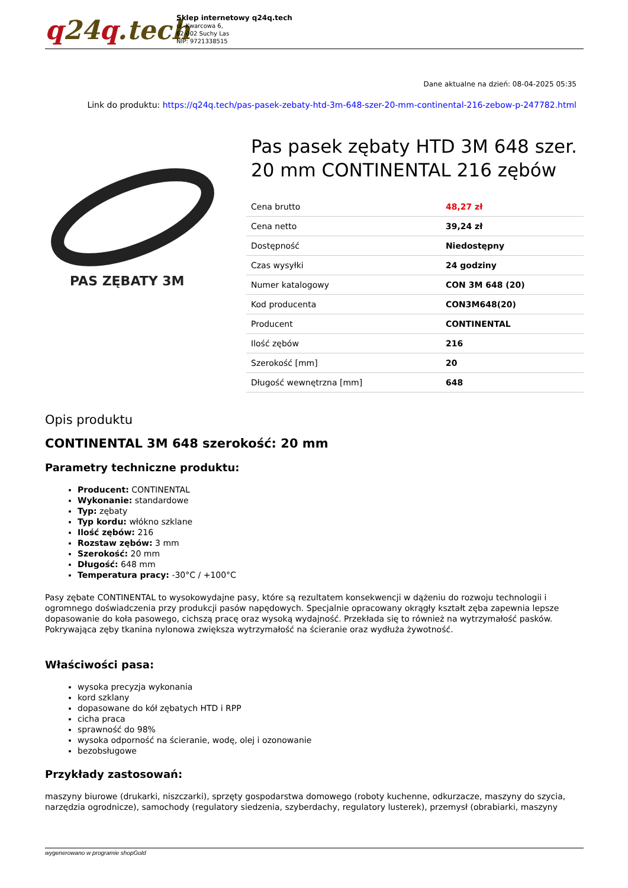q24q.tech
Sklep internetowy q24q.tech
ul. Kwarcowa 6,
62-002 Suchy Las
NIP: 9721338515
Dane aktualne na dzień: 08-04-2025 05:35
Link do produktu: https://q24q.tech/pas-pasek-zebaty-htd-3m-648-szer-20-mm-continental-216-zebow-p-247782.html
PAS ZĘBATY 3M
Pas pasek zębaty HTD 3M 648 szer. 20 mm CONTINENTAL 216 zębów
| Cena brutto | 48,27 zł |
| Cena netto | 39,24 zł |
| Dostępność | Niedostępny |
| Czas wysyłki | 24 godziny |
| Numer katalogowy | CON 3M 648 (20) |
| Kod producenta | CON3M648(20) |
| Producent | CONTINENTAL |
| Ilość zębów | 216 |
| Szerokość [mm] | 20 |
| Długość wewnętrzna [mm] | 648 |
Opis produktu
CONTINENTAL 3M 648 szerokość: 20 mm
Parametry techniczne produktu:
Producent: CONTINENTAL
Wykonanie: standardowe
Typ: zębaty
Typ kordu: włókno szklane
Ilość zębów: 216
Rozstaw zębów: 3 mm
Szerokość: 20 mm
Długość: 648 mm
Temperatura pracy: -30°C / +100°C
Pasy zębate CONTINENTAL to wysokowydajne pasy, które są rezultatem konsekwencji w dążeniu do rozwoju technologii i ogromnego doświadczenia przy produkcji pasów napędowych. Specjalnie opracowany okrągły kształt zęba zapewnia lepsze dopasowanie do koła pasowego, cichszą pracę oraz wysoką wydajność. Przekłada się to również na wytrzymałość pasków. Pokrywająca zęby tkanina nylonowa zwiększa wytrzymałość na ścieranie oraz wydłuża żywotność.
Właściwości pasa:
wysoka precyzja wykonania
kord szklany
dopasowane do kół zębatych HTD i RPP
cicha praca
sprawność do 98%
wysoka odporność na ścieranie, wodę, olej i ozonowanie
bezobsługowe
Przykłady zastosowań:
maszyny biurowe (drukarki, niszczarki), sprzęty gospodarstwa domowego (roboty kuchenne, odkurzacze, maszyny do szycia, narzędzia ogrodnicze), samochody (regulatory siedzenia, szyberdachy, regulatory lusterek), przemysł (obrabiarki, maszyny
wygenerowano w programie shopGold